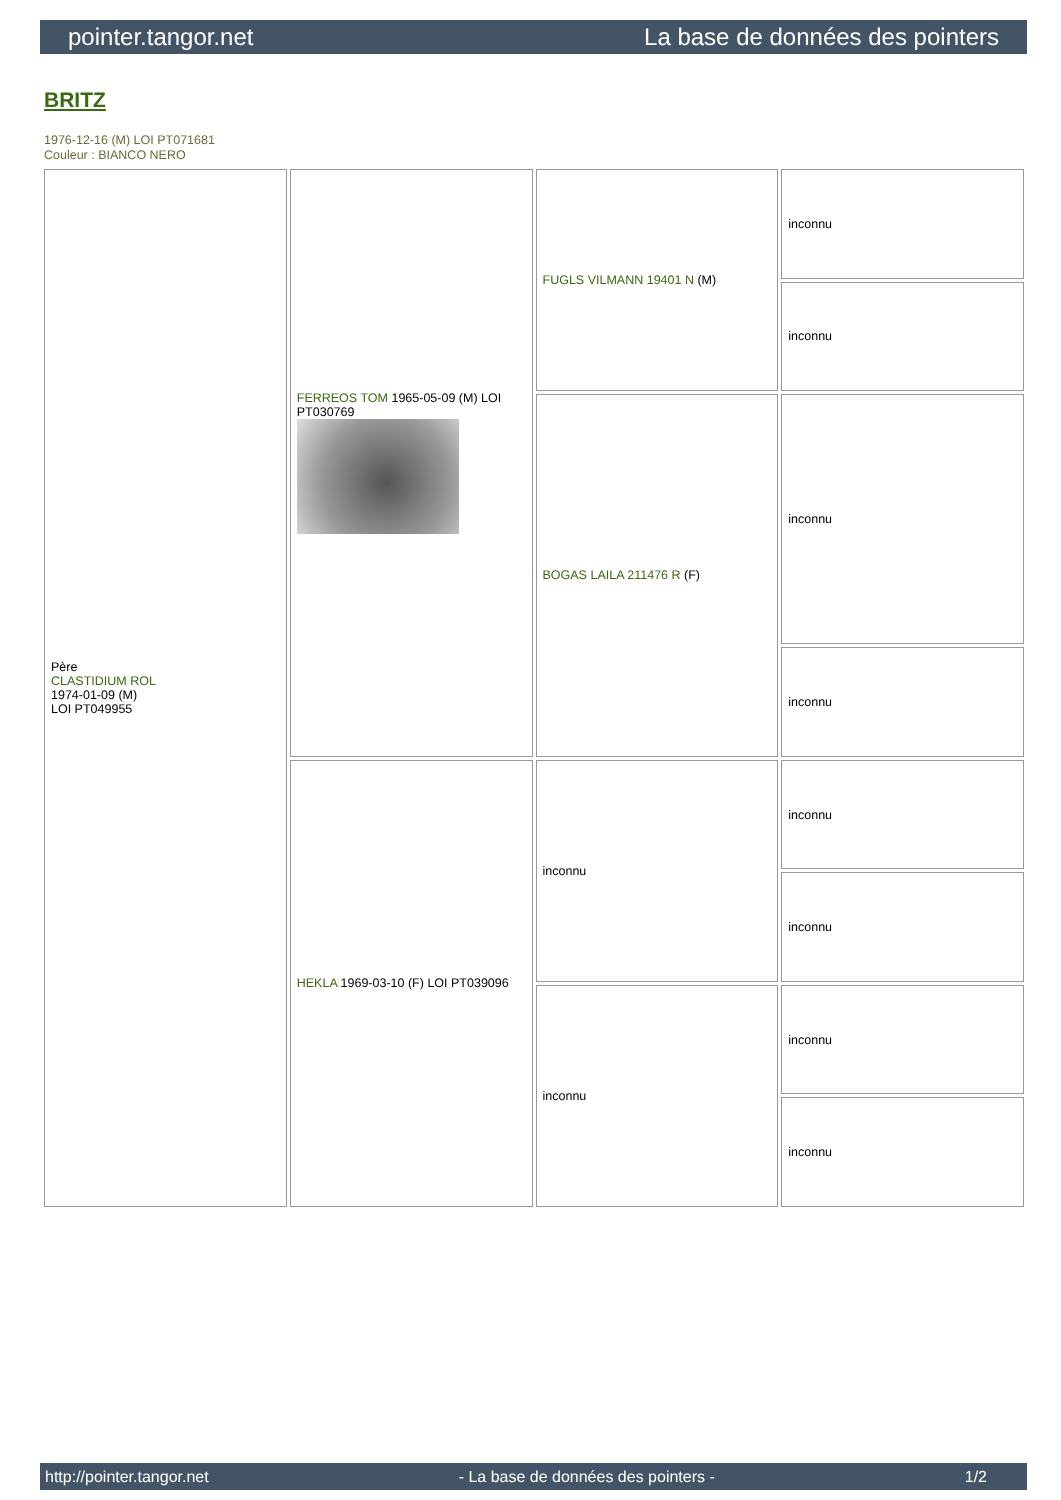pointer.tangor.net La base de données des pointers
BRITZ
1976-12-16 (M) LOI PT071681
Couleur : BIANCO NERO
| Père CLASTIDIUM ROL 1974-01-09 (M) LOI PT049955 | FERREOS TOM 1965-05-09 (M) LOI PT030769 | FUGLS VILMANN 19401 N (M) | inconnu |
| | | | inconnu |
| | | BOGAS LAILA 211476 R (F) | inconnu |
| | | | inconnu |
| | HEKLA 1969-03-10 (F) LOI PT039096 | inconnu | inconnu |
| | | | inconnu |
| | | inconnu | inconnu |
| | | | inconnu |
http://pointer.tangor.net - La base de données des pointers - 1/2